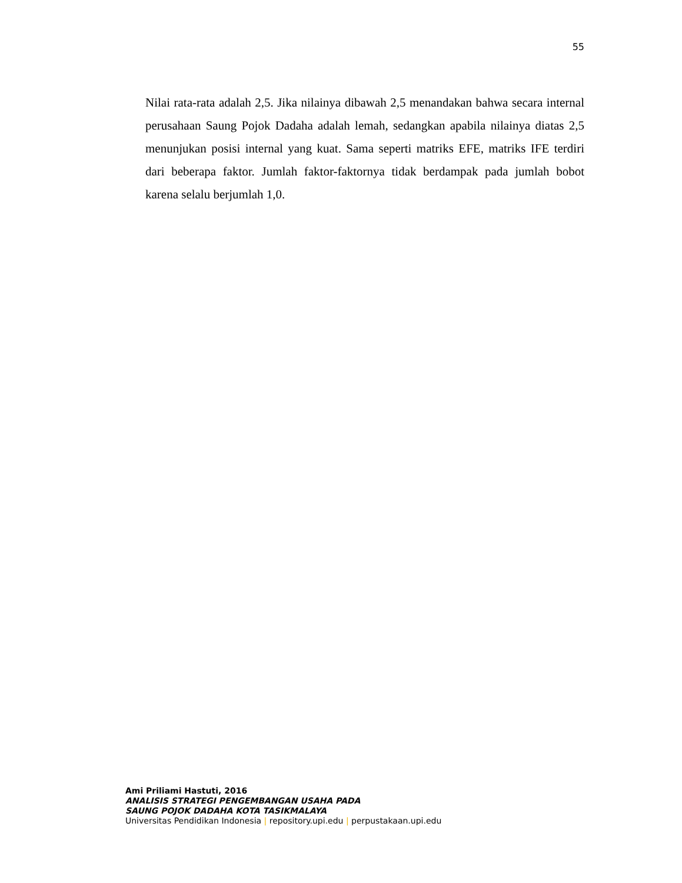55
Nilai rata-rata adalah 2,5. Jika nilainya dibawah 2,5 menandakan bahwa secara internal perusahaan Saung Pojok Dadaha adalah lemah, sedangkan apabila nilainya diatas 2,5 menunjukan posisi internal yang kuat. Sama seperti matriks EFE, matriks IFE terdiri dari beberapa faktor. Jumlah faktor-faktornya tidak berdampak pada jumlah bobot karena selalu berjumlah 1,0.
Ami Priliami Hastuti, 2016
ANALISIS STRATEGI PENGEMBANGAN USAHA PADA
SAUNG POJOK DADAHA KOTA TASIKMALAYA
Universitas Pendidikan Indonesia | repository.upi.edu | perpustakaan.upi.edu